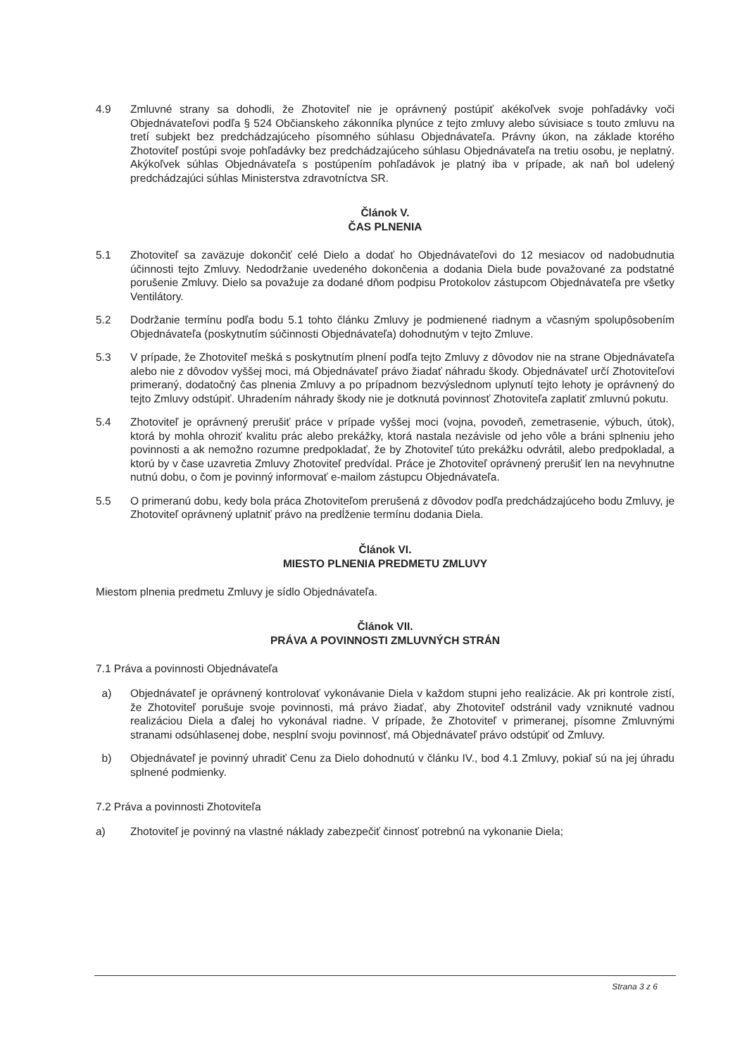4.9 Zmluvné strany sa dohodli, že Zhotoviteľ nie je oprávnený postúpiť akékoľvek svoje pohľadávky voči Objednávateľovi podľa § 524 Občianskeho zákonníka plynúce z tejto zmluvy alebo súvisiace s touto zmluvu na tretí subjekt bez predchádzajúceho písomného súhlasu Objednávateľa. Právny úkon, na základe ktorého Zhotoviteľ postúpi svoje pohľadávky bez predchádzajúceho súhlasu Objednávateľa na tretiu osobu, je neplatný. Akýkoľvek súhlas Objednávateľa s postúpením pohľadávok je platný iba v prípade, ak naň bol udelený predchádzajúci súhlas Ministerstva zdravotníctva SR.
Článok V.
ČAS PLNENIA
5.1 Zhotoviteľ sa zaväzuje dokončiť celé Dielo a dodať ho Objednávateľovi do 12 mesiacov od nadobudnutia účinnosti tejto Zmluvy. Nedodržanie uvedeného dokončenia a dodania Diela bude považované za podstatné porušenie Zmluvy. Dielo sa považuje za dodané dňom podpisu Protokolov zástupcom Objednávateľa pre všetky Ventilátory.
5.2 Dodržanie termínu podľa bodu 5.1 tohto článku Zmluvy je podmienené riadnym a včasným spolupôsobením Objednávateľa (poskytnutím súčinnosti Objednávateľa) dohodnutým v tejto Zmluve.
5.3 V prípade, že Zhotoviteľ mešká s poskytnutím plnení podľa tejto Zmluvy z dôvodov nie na strane Objednávateľa alebo nie z dôvodov vyššej moci, má Objednávateľ právo žiadať náhradu škody. Objednávateľ určí Zhotoviteľovi primeraný, dodatočný čas plnenia Zmluvy a po prípadnom bezvýslednom uplynutí tejto lehoty je oprávnený do tejto Zmluvy odstúpiť. Uhradením náhrady škody nie je dotknutá povinnosť Zhotoviteľa zaplatiť zmluvnú pokutu.
5.4 Zhotoviteľ je oprávnený prerušiť práce v prípade vyššej moci (vojna, povodeň, zemetrasenie, výbuch, útok), ktorá by mohla ohroziť kvalitu prác alebo prekážky, ktorá nastala nezávisle od jeho vôle a bráni splneniu jeho povinnosti a ak nemožno rozumne predpokladať, že by Zhotoviteľ túto prekážku odvrátil, alebo predpokladal, a ktorú by v čase uzavretia Zmluvy Zhotoviteľ predvídal. Práce je Zhotoviteľ oprávnený prerušiť len na nevyhnutne nutnú dobu, o čom je povinný informovať e-mailom zástupcu Objednávateľa.
5.5 O primeranú dobu, kedy bola práca Zhotoviteľom prerušená z dôvodov podľa predchádzajúceho bodu Zmluvy, je Zhotoviteľ oprávnený uplatniť právo na predĺženie termínu dodania Diela.
Článok VI.
MIESTO PLNENIA PREDMETU ZMLUVY
Miestom plnenia predmetu Zmluvy je sídlo Objednávateľa.
Článok VII.
PRÁVA A POVINNOSTI ZMLUVNÝCH STRÁN
7.1 Práva a povinnosti Objednávateľa
a) Objednávateľ je oprávnený kontrolovať vykonávanie Diela v každom stupni jeho realizácie. Ak pri kontrole zistí, že Zhotoviteľ porušuje svoje povinnosti, má právo žiadať, aby Zhotoviteľ odstránil vady vzniknuté vadnou realizáciou Diela a ďalej ho vykonával riadne. V prípade, že Zhotoviteľ v primeranej, písomne Zmluvnými stranami odsúhlasenej dobe, nesplní svoju povinnosť, má Objednávateľ právo odstúpiť od Zmluvy.
b) Objednávateľ je povinný uhradiť Cenu za Dielo dohodnutú v článku IV., bod 4.1 Zmluvy, pokiaľ sú na jej úhradu splnené podmienky.
7.2 Práva a povinnosti Zhotoviteľa
a) Zhotoviteľ je povinný na vlastné náklady zabezpečiť činnosť potrebnú na vykonanie Diela;
Strana 3 z 6